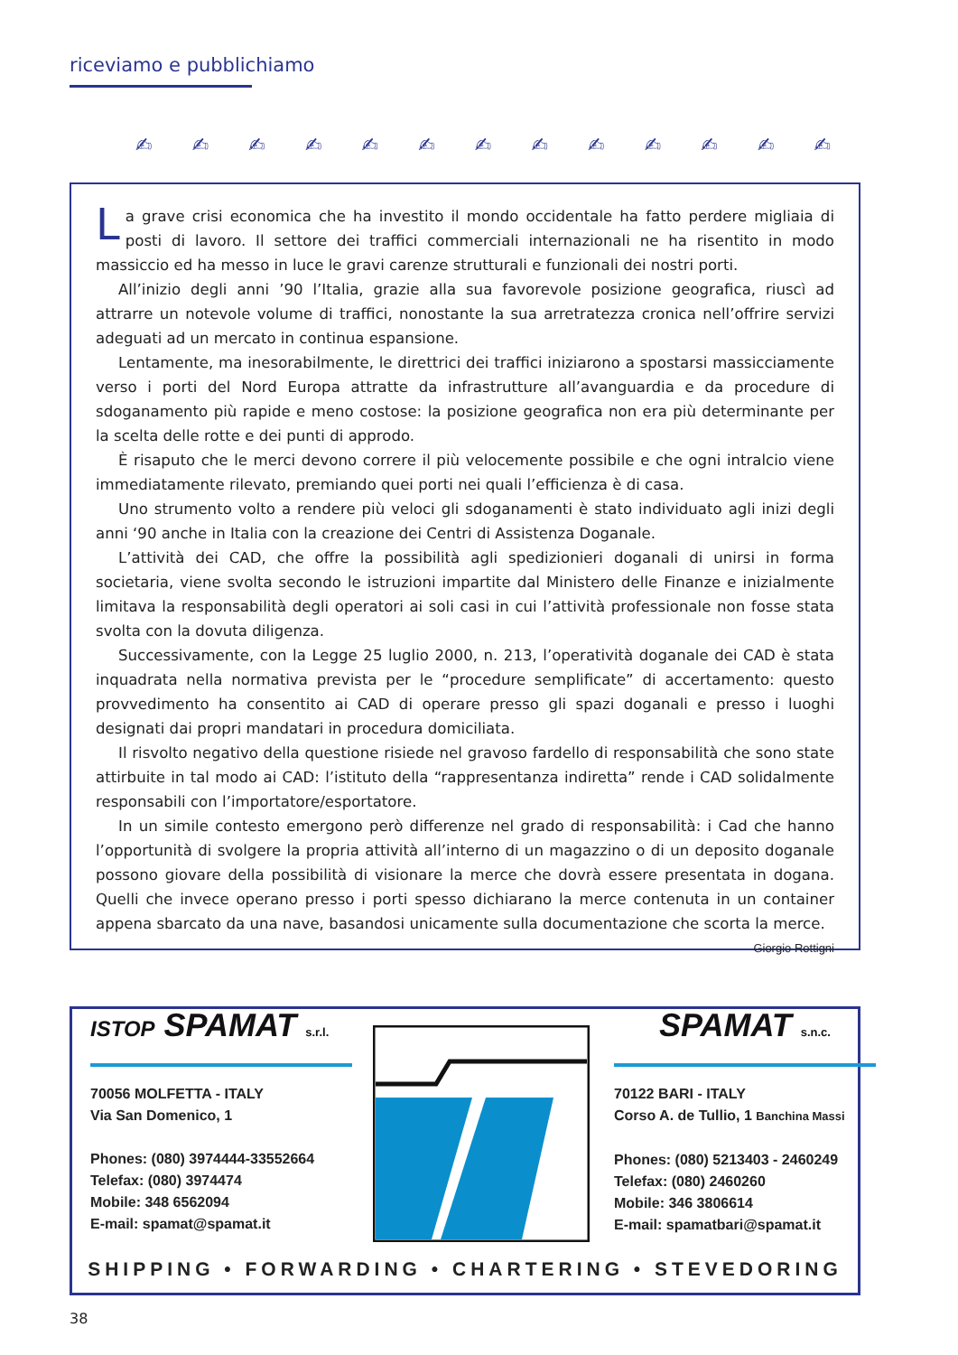riceviamo e pubblichiamo
✍ ✍ ✍ ✍ ✍ ✍ ✍ ✍ ✍ ✍ ✍ ✍ ✍
La grave crisi economica che ha investito il mondo occidentale ha fatto perdere migliaia di posti di lavoro. Il settore dei traffici commerciali internazionali ne ha risentito in modo massiccio ed ha messo in luce le gravi carenze strutturali e funzionali dei nostri porti.
All’inizio degli anni ’90 l’Italia, grazie alla sua favorevole posizione geografica, riuscì ad attrarre un notevole volume di traffici, nonostante la sua arretratezza cronica nell’offrire servizi adeguati ad un mercato in continua espansione.
Lentamente, ma inesorabilmente, le direttrici dei traffici iniziarono a spostarsi massicciamente verso i porti del Nord Europa attratte da infrastrutture all’avanguardia e da procedure di sdoganamento più rapide e meno costose: la posizione geografica non era più determinante per la scelta delle rotte e dei punti di approdo.
È risaputo che le merci devono correre il più velocemente possibile e che ogni intralcio viene immediatamente rilevato, premiando quei porti nei quali l’efficienza è di casa.
Uno strumento volto a rendere più veloci gli sdoganamenti è stato individuato agli inizi degli anni ‘90 anche in Italia con la creazione dei Centri di Assistenza Doganale.
L’attività dei CAD, che offre la possibilità agli spedizionieri doganali di unirsi in forma societaria, viene svolta secondo le istruzioni impartite dal Ministero delle Finanze e inizialmente limitava la responsabilità degli operatori ai soli casi in cui l’attività professionale non fosse stata svolta con la dovuta diligenza.
Successivamente, con la Legge 25 luglio 2000, n. 213, l’operatività doganale dei CAD è stata inquadrata nella normativa prevista per le “procedure semplificate” di accertamento: questo provvedimento ha consentito ai CAD di operare presso gli spazi doganali e presso i luoghi designati dai propri mandatari in procedura domiciliata.
Il risvolto negativo della questione risiede nel gravoso fardello di responsabilità che sono state attirbuite in tal modo ai CAD: l’istituto della “rappresentanza indiretta” rende i CAD solidalmente responsabili con l’importatore/esportatore.
In un simile contesto emergono però differenze nel grado di responsabilità: i Cad che hanno l’opportunità di svolgere la propria attività all’interno di un magazzino o di un deposito doganale possono giovare della possibilità di visionare la merce che dovrà essere presentata in dogana. Quelli che invece operano presso i porti spesso dichiarano la merce contenuta in un container appena sbarcato da una nave, basandosi unicamente sulla documentazione che scorta la merce.
Giorgio Rottigni
ISTOP SPAMAT s.r.l.
70056 MOLFETTA - ITALY
Via San Domenico, 1
Phones: (080) 3974444-33552664
Telefax: (080) 3974474
Mobile: 348 6562094
E-mail: spamat@spamat.it
SPAMAT s.n.c.
70122 BARI - ITALY
Corso A. de Tullio, 1 Banchina Massi
Phones: (080) 5213403 - 2460249
Telefax: (080) 2460260
Mobile: 346 3806614
E-mail: spamatbari@spamat.it
SHIPPING • FORWARDING • CHARTERING • STEVEDORING
38